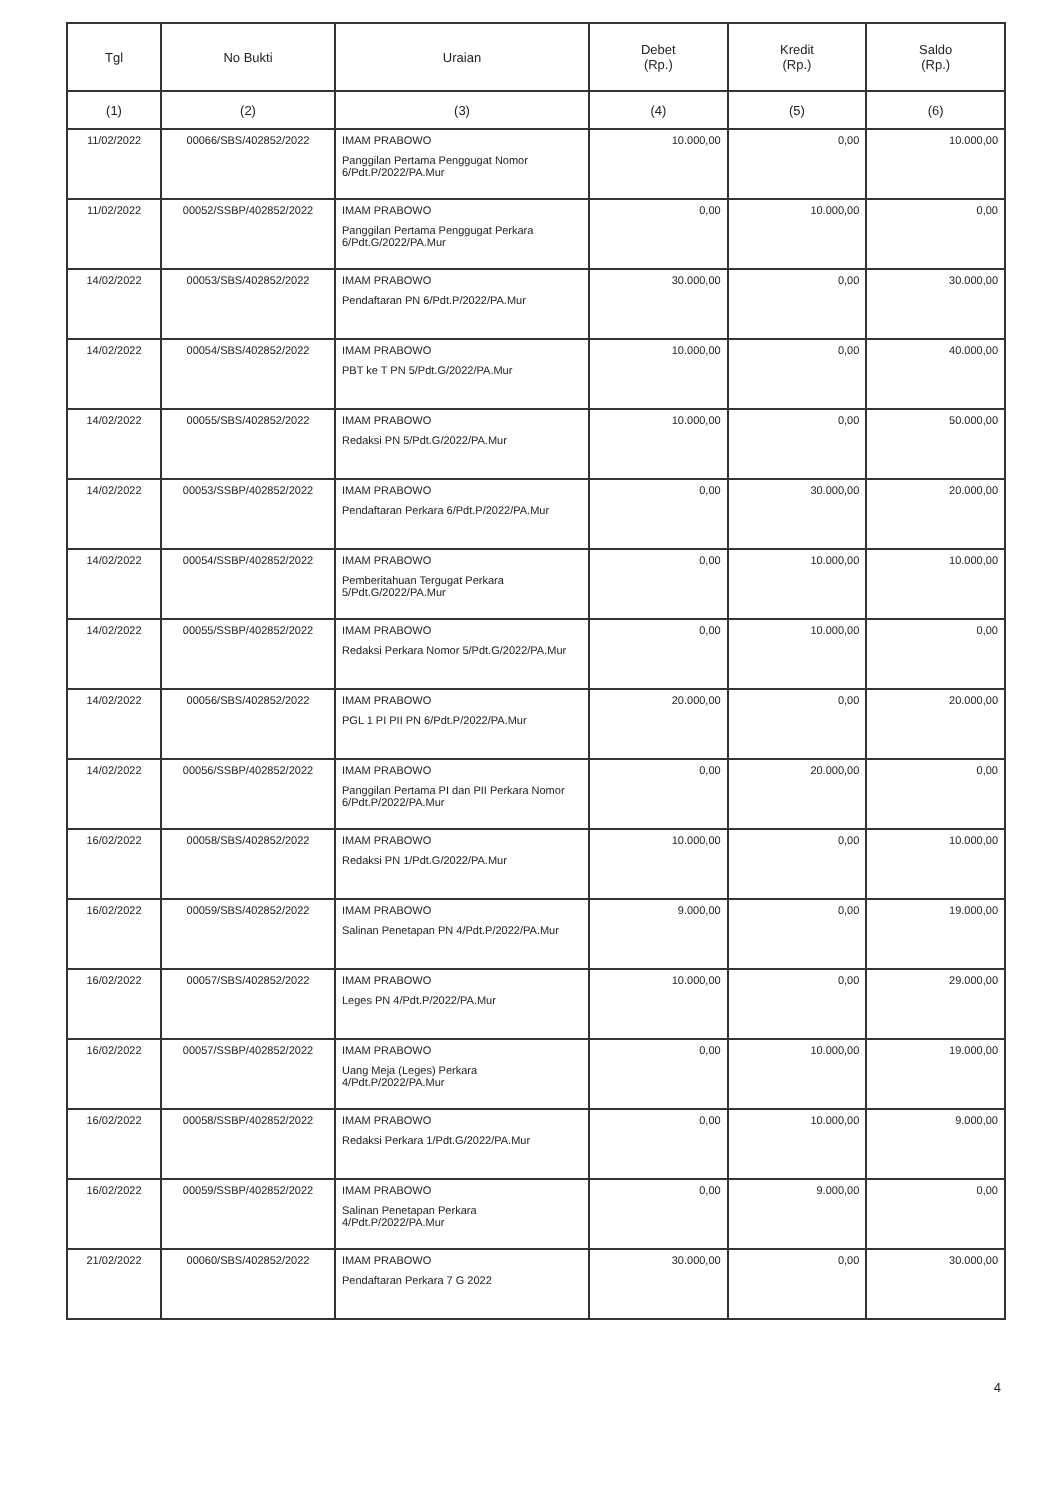| Tgl | No Bukti | Uraian | Debet (Rp.) | Kredit (Rp.) | Saldo (Rp.) |
| --- | --- | --- | --- | --- | --- |
| (1) | (2) | (3) | (4) | (5) | (6) |
| 11/02/2022 | 00066/SBS/402852/2022 | IMAM PRABOWO Panggilan Pertama Penggugat Nomor 6/Pdt.P/2022/PA.Mur | 10.000,00 | 0,00 | 10.000,00 |
| 11/02/2022 | 00052/SSBP/402852/2022 | IMAM PRABOWO Panggilan Pertama Penggugat Perkara 6/Pdt.G/2022/PA.Mur | 0,00 | 10.000,00 | 0,00 |
| 14/02/2022 | 00053/SBS/402852/2022 | IMAM PRABOWO Pendaftaran PN 6/Pdt.P/2022/PA.Mur | 30.000,00 | 0,00 | 30.000,00 |
| 14/02/2022 | 00054/SBS/402852/2022 | IMAM PRABOWO PBT ke T PN 5/Pdt.G/2022/PA.Mur | 10.000,00 | 0,00 | 40.000,00 |
| 14/02/2022 | 00055/SBS/402852/2022 | IMAM PRABOWO Redaksi PN 5/Pdt.G/2022/PA.Mur | 10.000,00 | 0,00 | 50.000,00 |
| 14/02/2022 | 00053/SSBP/402852/2022 | IMAM PRABOWO Pendaftaran Perkara 6/Pdt.P/2022/PA.Mur | 0,00 | 30.000,00 | 20.000,00 |
| 14/02/2022 | 00054/SSBP/402852/2022 | IMAM PRABOWO Pemberitahuan Tergugat Perkara 5/Pdt.G/2022/PA.Mur | 0,00 | 10.000,00 | 10.000,00 |
| 14/02/2022 | 00055/SSBP/402852/2022 | IMAM PRABOWO Redaksi Perkara Nomor 5/Pdt.G/2022/PA.Mur | 0,00 | 10.000,00 | 0,00 |
| 14/02/2022 | 00056/SBS/402852/2022 | IMAM PRABOWO PGL 1 PI PII PN 6/Pdt.P/2022/PA.Mur | 20.000,00 | 0,00 | 20.000,00 |
| 14/02/2022 | 00056/SSBP/402852/2022 | IMAM PRABOWO Panggilan Pertama PI dan PII Perkara Nomor 6/Pdt.P/2022/PA.Mur | 0,00 | 20.000,00 | 0,00 |
| 16/02/2022 | 00058/SBS/402852/2022 | IMAM PRABOWO Redaksi PN 1/Pdt.G/2022/PA.Mur | 10.000,00 | 0,00 | 10.000,00 |
| 16/02/2022 | 00059/SBS/402852/2022 | IMAM PRABOWO Salinan Penetapan PN 4/Pdt.P/2022/PA.Mur | 9.000,00 | 0,00 | 19.000,00 |
| 16/02/2022 | 00057/SBS/402852/2022 | IMAM PRABOWO Leges PN 4/Pdt.P/2022/PA.Mur | 10.000,00 | 0,00 | 29.000,00 |
| 16/02/2022 | 00057/SSBP/402852/2022 | IMAM PRABOWO Uang Meja (Leges) Perkara 4/Pdt.P/2022/PA.Mur | 0,00 | 10.000,00 | 19.000,00 |
| 16/02/2022 | 00058/SSBP/402852/2022 | IMAM PRABOWO Redaksi Perkara 1/Pdt.G/2022/PA.Mur | 0,00 | 10.000,00 | 9.000,00 |
| 16/02/2022 | 00059/SSBP/402852/2022 | IMAM PRABOWO Salinan Penetapan Perkara 4/Pdt.P/2022/PA.Mur | 0,00 | 9.000,00 | 0,00 |
| 21/02/2022 | 00060/SBS/402852/2022 | IMAM PRABOWO Pendaftaran Perkara 7 G 2022 | 30.000,00 | 0,00 | 30.000,00 |
4